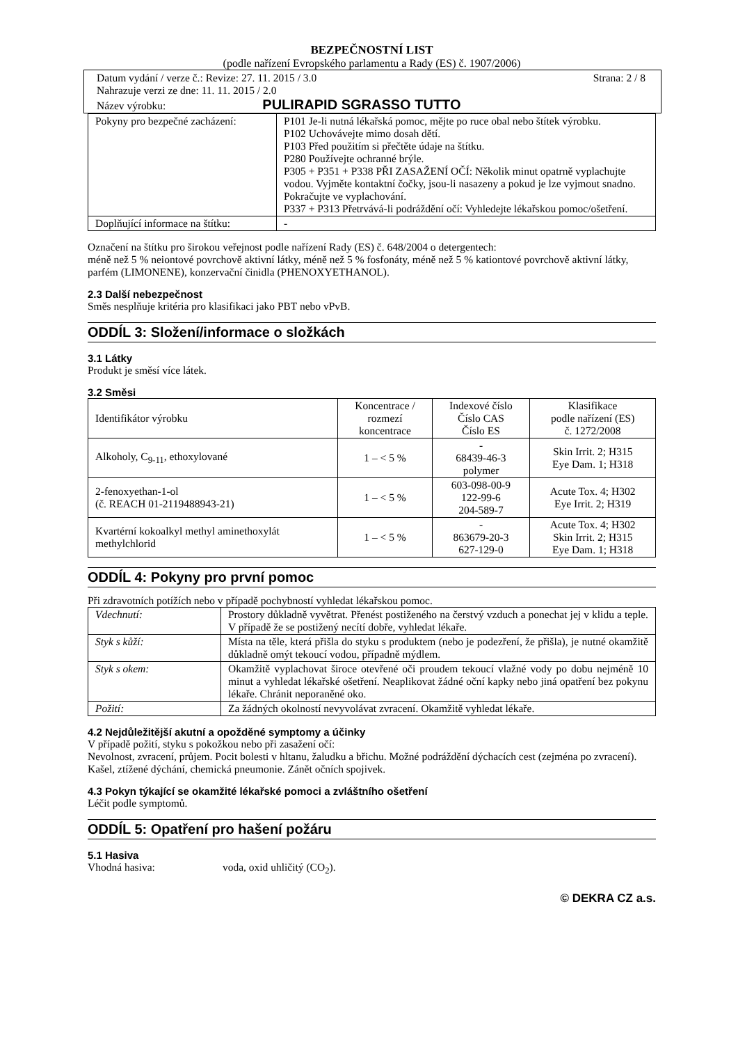BEZPEČNOSTNÍ LIST
(podle nařízení Evropského parlamentu a Rady (ES) č. 1907/2006)
Datum vydání / verze č.: Revize: 27. 11. 2015 / 3.0 Strana: 2 / 8
Nahrazuje verzi ze dne: 11. 11. 2015 / 2.0
Název výrobku: PULIRAPID SGRASSO TUTTO
| Pokyny pro bezpečné zacházení: | P101 Je-li nutná lékařská pomoc, mějte po ruce obal nebo štítek výrobku. P102 Uchovávejte mimo dosah dětí. P103 Před použitím si přečtěte údaje na štítku. P280 Používejte ochranné brýle. P305 + P351 + P338 PŘI ZASAŽENÍ OČÍ: Několik minut opatrně vyplachujte vodou. Vyjměte kontaktní čočky, jsou-li nasazeny a pokud je lze vyjmout snadno. Pokračujte ve vyplachování. P337 + P313 Přetrvává-li podráždění očí: Vyhledejte lékařskou pomoc/ošetření. |
| Doplňující informace na štítku: | - |
Označení na štítku pro širokou veřejnost podle nařízení Rady (ES) č. 648/2004 o detergentech:
méně než 5 % neiontové povrchově aktivní látky, méně než 5 % fosfonáty, méně než 5 % kationtové povrchově aktivní látky, parfém (LIMONENE), konzervační činidla (PHENOXYETHANOL).
2.3 Další nebezpečnost
Směs nesplňuje kritéria pro klasifikaci jako PBT nebo vPvB.
ODDÍL 3: Složení/informace o složkách
3.1 Látky
Produkt je směsí více látek.
3.2 Směsi
| Identifikátor výrobku | Koncentrace / rozmezí koncentrace | Indexové číslo Číslo CAS Číslo ES | Klasifikace podle nařízení (ES) č. 1272/2008 |
| --- | --- | --- | --- |
| Alkoholy, C<sub>9-11</sub>, ethoxylované | 1 – < 5 % | - 68439-46-3 polymer | Skin Irrit. 2; H315 Eye Dam. 1; H318 |
| 2-fenoxyethan-1-ol (č. REACH 01-2119488943-21) | 1 – < 5 % | 603-098-00-9 122-99-6 204-589-7 | Acute Tox. 4; H302 Eye Irrit. 2; H319 |
| Kvartérní kokoalkyl methyl aminethoxylát methylchlorid | 1 – < 5 % | - 863679-20-3 627-129-0 | Acute Tox. 4; H302 Skin Irrit. 2; H315 Eye Dam. 1; H318 |
ODDÍL 4: Pokyny pro první pomoc
Při zdravotních potížích nebo v případě pochybností vyhledat lékařskou pomoc.
| Vdechnutí: | Prostory důkladně vyvětrat. Přenést postiženého na čerstvý vzduch a ponechat jej v klidu a teple. V případě že se postižený necítí dobře, vyhledat lékaře. |
| Styk s kůží: | Místa na těle, která přišla do styku s produktem (nebo je podezření, že přišla), je nutné okamžitě důkladně omýt tekoucí vodou, případně mýdlem. |
| Styk s okem: | Okamžitě vyplachovat široce otevřené oči proudem tekoucí vlažné vody po dobu nejméně 10 minut a vyhledat lékařské ošetření. Neaplikovat žádné oční kapky nebo jiná opatření bez pokynu lékaře. Chránit neporaněné oko. |
| Požití: | Za žádných okolností nevyvolávat zvracení. Okamžitě vyhledat lékaře. |
4.2 Nejdůležitější akutní a opožděné symptomy a účinky
V případě požití, styku s pokožkou nebo při zasažení očí:
Nevolnost, zvracení, průjem. Pocit bolesti v hltanu, žaludku a břichu. Možné podráždění dýchacích cest (zejména po zvracení). Kašel, ztížené dýchání, chemická pneumonie. Zánět očních spojivek.
4.3 Pokyn týkající se okamžité lékařské pomoci a zvláštního ošetření
Léčit podle symptomů.
ODDÍL 5: Opatření pro hašení požáru
5.1 Hasiva
Vhodná hasiva: voda, oxid uhličitý (CO<sub>2</sub>).
© DEKRA CZ a.s.